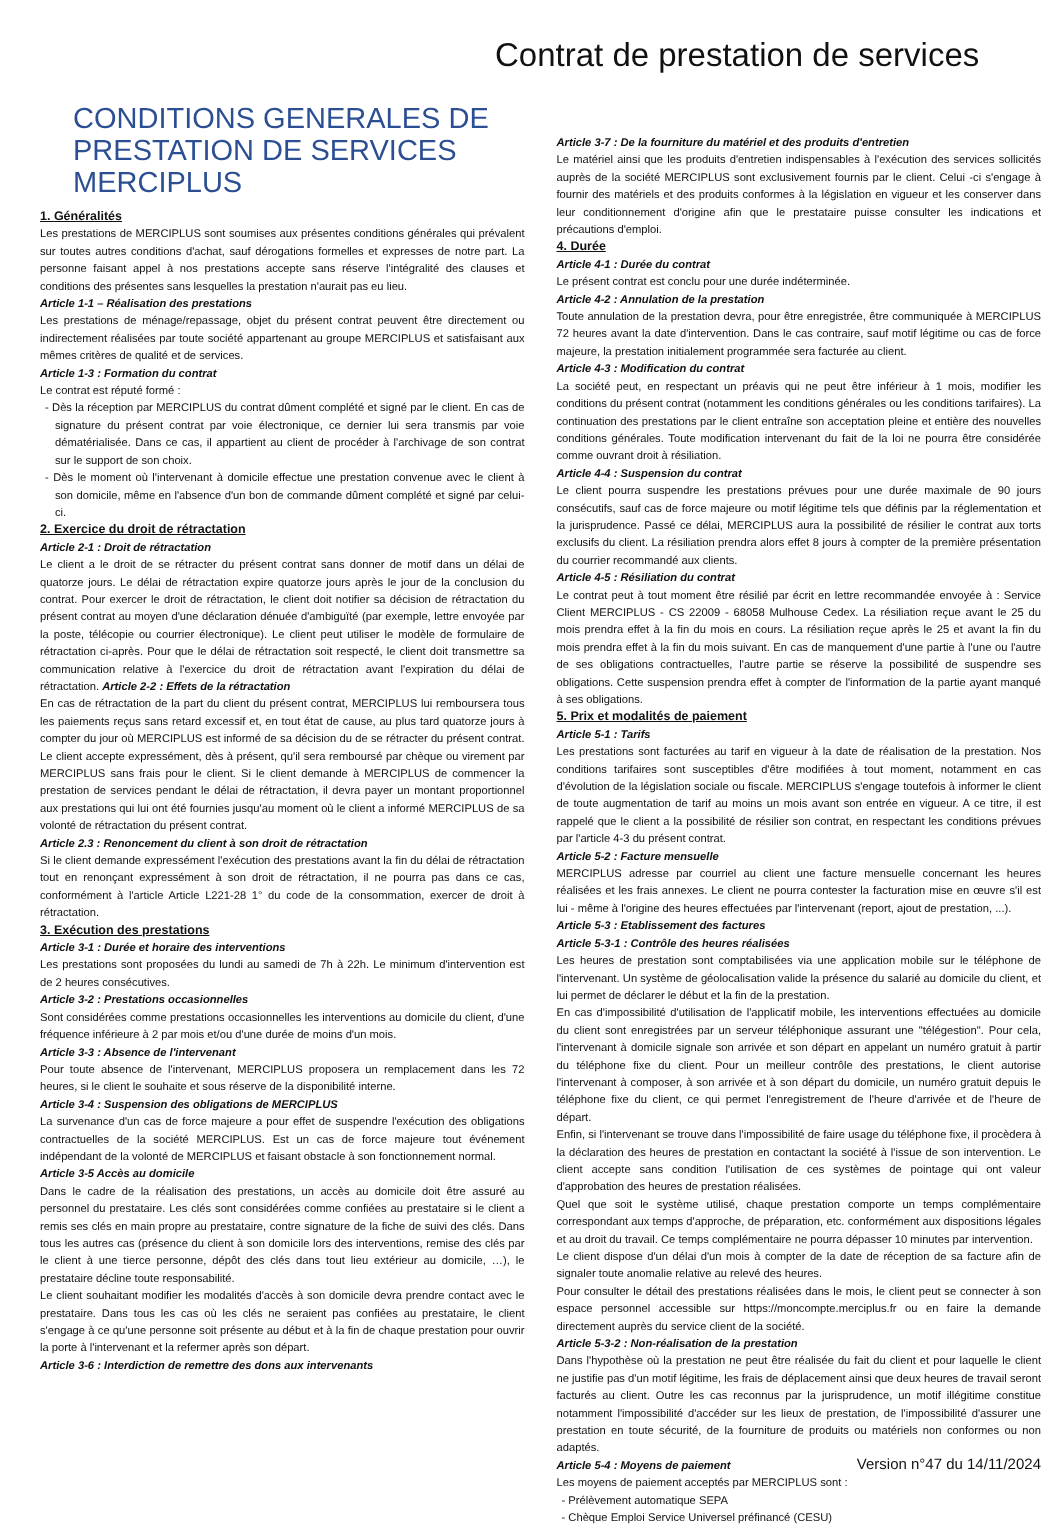Contrat de prestation de services
CONDITIONS GENERALES DE PRESTATION DE SERVICES MERCIPLUS
1. Généralités
Les prestations de MERCIPLUS sont soumises aux présentes conditions générales qui prévalent sur toutes autres conditions d'achat, sauf dérogations formelles et expresses de notre part. La personne faisant appel à nos prestations accepte sans réserve l'intégralité des clauses et conditions des présentes sans lesquelles la prestation n'aurait pas eu lieu.
Article 1-1 – Réalisation des prestations
Les prestations de ménage/repassage, objet du présent contrat peuvent être directement ou indirectement réalisées par toute société appartenant au groupe MERCIPLUS et satisfaisant aux mêmes critères de qualité et de services.
Article 1-3 : Formation du contrat
Le contrat est réputé formé :
- Dès la réception par MERCIPLUS du contrat dûment complété et signé par le client. En cas de signature du présent contrat par voie électronique, ce dernier lui sera transmis par voie dématérialisée. Dans ce cas, il appartient au client de procéder à l'archivage de son contrat sur le support de son choix.
- Dès le moment où l'intervenant à domicile effectue une prestation convenue avec le client à son domicile, même en l'absence d'un bon de commande dûment complété et signé par celui-ci.
2. Exercice du droit de rétractation
Article 2-1 : Droit de rétractation
Le client a le droit de se rétracter du présent contrat sans donner de motif dans un délai de quatorze jours. Le délai de rétractation expire quatorze jours après le jour de la conclusion du contrat. Pour exercer le droit de rétractation, le client doit notifier sa décision de rétractation du présent contrat au moyen d'une déclaration dénuée d'ambiguïté (par exemple, lettre envoyée par la poste, télécopie ou courrier électronique). Le client peut utiliser le modèle de formulaire de rétractation ci-après. Pour que le délai de rétractation soit respecté, le client doit transmettre sa communication relative à l'exercice du droit de rétractation avant l'expiration du délai de rétractation. Article 2-2 : Effets de la rétractation
En cas de rétractation de la part du client du présent contrat, MERCIPLUS lui remboursera tous les paiements reçus sans retard excessif et, en tout état de cause, au plus tard quatorze jours à compter du jour où MERCIPLUS est informé de sa décision du de se rétracter du présent contrat. Le client accepte expressément, dès à présent, qu'il sera remboursé par chèque ou virement par MERCIPLUS sans frais pour le client. Si le client demande à MERCIPLUS de commencer la prestation de services pendant le délai de rétractation, il devra payer un montant proportionnel aux prestations qui lui ont été fournies jusqu'au moment où le client a informé MERCIPLUS de sa volonté de rétractation du présent contrat.
Article 2.3 : Renoncement du client à son droit de rétractation
Si le client demande expressément l'exécution des prestations avant la fin du délai de rétractation tout en renonçant expressément à son droit de rétractation, il ne pourra pas dans ce cas, conformément à l'article Article L221-28 1° du code de la consommation, exercer de droit à rétractation.
3. Exécution des prestations
Article 3-1 : Durée et horaire des interventions
Les prestations sont proposées du lundi au samedi de 7h à 22h. Le minimum d'intervention est de 2 heures consécutives.
Article 3-2 : Prestations occasionnelles
Sont considérées comme prestations occasionnelles les interventions au domicile du client, d'une fréquence inférieure à 2 par mois et/ou d'une durée de moins d'un mois.
Article 3-3 : Absence de l'intervenant
Pour toute absence de l'intervenant, MERCIPLUS proposera un remplacement dans les 72 heures, si le client le souhaite et sous réserve de la disponibilité interne.
Article 3-4 : Suspension des obligations de MERCIPLUS
La survenance d'un cas de force majeure a pour effet de suspendre l'exécution des obligations contractuelles de la société MERCIPLUS. Est un cas de force majeure tout événement indépendant de la volonté de MERCIPLUS et faisant obstacle à son fonctionnement normal.
Article 3-5 Accès au domicile
Dans le cadre de la réalisation des prestations, un accès au domicile doit être assuré au personnel du prestataire. Les clés sont considérées comme confiées au prestataire si le client a remis ses clés en main propre au prestataire, contre signature de la fiche de suivi des clés. Dans tous les autres cas (présence du client à son domicile lors des interventions, remise des clés par le client à une tierce personne, dépôt des clés dans tout lieu extérieur au domicile, …), le prestataire décline toute responsabilité.
Le client souhaitant modifier les modalités d'accès à son domicile devra prendre contact avec le prestataire. Dans tous les cas où les clés ne seraient pas confiées au prestataire, le client s'engage à ce qu'une personne soit présente au début et à la fin de chaque prestation pour ouvrir la porte à l'intervenant et la refermer après son départ.
Article 3-6 : Interdiction de remettre des dons aux intervenants
Article 3-7 : De la fourniture du matériel et des produits d'entretien
Le matériel ainsi que les produits d'entretien indispensables à l'exécution des services sollicités auprès de la société MERCIPLUS sont exclusivement fournis par le client. Celui -ci s'engage à fournir des matériels et des produits conformes à la législation en vigueur et les conserver dans leur conditionnement d'origine afin que le prestataire puisse consulter les indications et précautions d'emploi.
4. Durée
Article 4-1 : Durée du contrat
Le présent contrat est conclu pour une durée indéterminée.
Article 4-2 : Annulation de la prestation
Toute annulation de la prestation devra, pour être enregistrée, être communiquée à MERCIPLUS 72 heures avant la date d'intervention. Dans le cas contraire, sauf motif légitime ou cas de force majeure, la prestation initialement programmée sera facturée au client.
Article 4-3 : Modification du contrat
La société peut, en respectant un préavis qui ne peut être inférieur à 1 mois, modifier les conditions du présent contrat (notamment les conditions générales ou les conditions tarifaires). La continuation des prestations par le client entraîne son acceptation pleine et entière des nouvelles conditions générales. Toute modification intervenant du fait de la loi ne pourra être considérée comme ouvrant droit à résiliation.
Article 4-4 : Suspension du contrat
Le client pourra suspendre les prestations prévues pour une durée maximale de 90 jours consécutifs, sauf cas de force majeure ou motif légitime tels que définis par la réglementation et la jurisprudence. Passé ce délai, MERCIPLUS aura la possibilité de résilier le contrat aux torts exclusifs du client. La résiliation prendra alors effet 8 jours à compter de la première présentation du courrier recommandé aux clients.
Article 4-5 : Résiliation du contrat
Le contrat peut à tout moment être résilié par écrit en lettre recommandée envoyée à : Service Client MERCIPLUS - CS 22009 - 68058 Mulhouse Cedex. La résiliation reçue avant le 25 du mois prendra effet à la fin du mois en cours. La résiliation reçue après le 25 et avant la fin du mois prendra effet à la fin du mois suivant. En cas de manquement d'une partie à l'une ou l'autre de ses obligations contractuelles, l'autre partie se réserve la possibilité de suspendre ses obligations. Cette suspension prendra effet à compter de l'information de la partie ayant manqué à ses obligations.
5. Prix et modalités de paiement
Article 5-1 : Tarifs
Les prestations sont facturées au tarif en vigueur à la date de réalisation de la prestation. Nos conditions tarifaires sont susceptibles d'être modifiées à tout moment, notamment en cas d'évolution de la législation sociale ou fiscale. MERCIPLUS s'engage toutefois à informer le client de toute augmentation de tarif au moins un mois avant son entrée en vigueur. A ce titre, il est rappelé que le client a la possibilité de résilier son contrat, en respectant les conditions prévues par l'article 4-3 du présent contrat.
Article 5-2 : Facture mensuelle
MERCIPLUS adresse par courriel au client une facture mensuelle concernant les heures réalisées et les frais annexes. Le client ne pourra contester la facturation mise en œuvre s'il est lui - même à l'origine des heures effectuées par l'intervenant (report, ajout de prestation, ...).
Article 5-3 : Etablissement des factures
Article 5-3-1 : Contrôle des heures réalisées
Les heures de prestation sont comptabilisées via une application mobile sur le téléphone de l'intervenant. Un système de géolocalisation valide la présence du salarié au domicile du client, et lui permet de déclarer le début et la fin de la prestation.
En cas d'impossibilité d'utilisation de l'applicatif mobile, les interventions effectuées au domicile du client sont enregistrées par un serveur téléphonique assurant une "télégestion". Pour cela, l'intervenant à domicile signale son arrivée et son départ en appelant un numéro gratuit à partir du téléphone fixe du client. Pour un meilleur contrôle des prestations, le client autorise l'intervenant à composer, à son arrivée et à son départ du domicile, un numéro gratuit depuis le téléphone fixe du client, ce qui permet l'enregistrement de l'heure d'arrivée et de l'heure de départ.
Enfin, si l'intervenant se trouve dans l'impossibilité de faire usage du téléphone fixe, il procèdera à la déclaration des heures de prestation en contactant la société à l'issue de son intervention. Le client accepte sans condition l'utilisation de ces systèmes de pointage qui ont valeur d'approbation des heures de prestation réalisées.
Quel que soit le système utilisé, chaque prestation comporte un temps complémentaire correspondant aux temps d'approche, de préparation, etc. conformément aux dispositions légales et au droit du travail. Ce temps complémentaire ne pourra dépasser 10 minutes par intervention.
Le client dispose d'un délai d'un mois à compter de la date de réception de sa facture afin de signaler toute anomalie relative au relevé des heures.
Pour consulter le détail des prestations réalisées dans le mois, le client peut se connecter à son espace personnel accessible sur https://moncompte.merciplus.fr ou en faire la demande directement auprès du service client de la société.
Article 5-3-2 : Non-réalisation de la prestation
Dans l'hypothèse où la prestation ne peut être réalisée du fait du client et pour laquelle le client ne justifie pas d'un motif légitime, les frais de déplacement ainsi que deux heures de travail seront facturés au client. Outre les cas reconnus par la jurisprudence, un motif illégitime constitue notamment l'impossibilité d'accéder sur les lieux de prestation, de l'impossibilité d'assurer une prestation en toute sécurité, de la fourniture de produits ou matériels non conformes ou non adaptés.
Article 5-4 : Moyens de paiement
Les moyens de paiement acceptés par MERCIPLUS sont :
- Prélèvement automatique SEPA
- Chèque Emploi Service Universel préfinancé (CESU)
Version n°47 du 14/11/2024